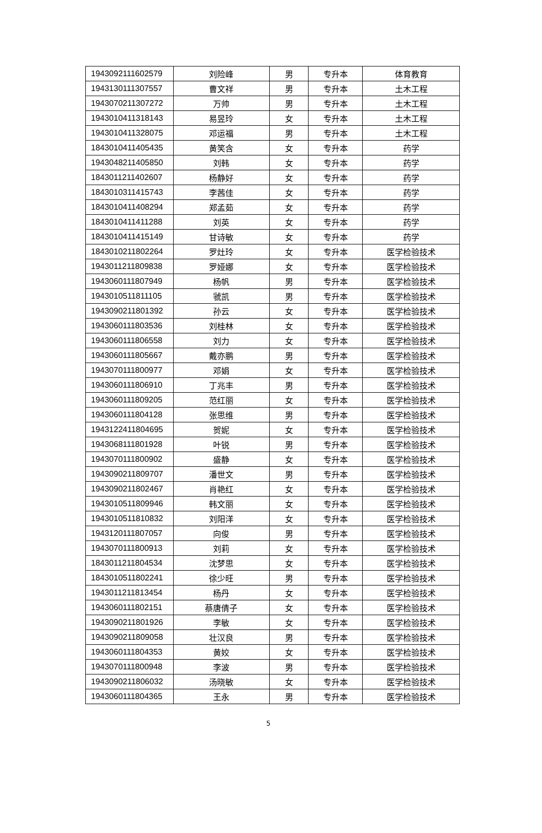| 1943092111602579 | 刘险峰 | 男 | 专升本 | 体育教育 |
| 1943130111307557 | 曹文祥 | 男 | 专升本 | 土木工程 |
| 1943070211307272 | 万帅 | 男 | 专升本 | 土木工程 |
| 1943010411318143 | 易昱玲 | 女 | 专升本 | 土木工程 |
| 1943010411328075 | 邓运福 | 男 | 专升本 | 土木工程 |
| 1843010411405435 | 黄笑含 | 女 | 专升本 | 药学 |
| 1943048211405850 | 刘韩 | 女 | 专升本 | 药学 |
| 1843011211402607 | 杨静好 | 女 | 专升本 | 药学 |
| 1843010311415743 | 李茜佳 | 女 | 专升本 | 药学 |
| 1843010411408294 | 郑孟茹 | 女 | 专升本 | 药学 |
| 1843010411411288 | 刘英 | 女 | 专升本 | 药学 |
| 1843010411415149 | 甘诗敏 | 女 | 专升本 | 药学 |
| 1843010211802264 | 罗灶玲 | 女 | 专升本 | 医学检验技术 |
| 1943011211809838 | 罗娅娜 | 女 | 专升本 | 医学检验技术 |
| 1943060111807949 | 杨帆 | 男 | 专升本 | 医学检验技术 |
| 1943010511811105 | 虢凯 | 男 | 专升本 | 医学检验技术 |
| 1943090211801392 | 孙云 | 女 | 专升本 | 医学检验技术 |
| 1943060111803536 | 刘桂林 | 女 | 专升本 | 医学检验技术 |
| 1943060111806558 | 刘力 | 女 | 专升本 | 医学检验技术 |
| 1943060111805667 | 戴亦鹏 | 男 | 专升本 | 医学检验技术 |
| 1943070111800977 | 邓娟 | 女 | 专升本 | 医学检验技术 |
| 1943060111806910 | 丁兆丰 | 男 | 专升本 | 医学检验技术 |
| 1943060111809205 | 范红丽 | 女 | 专升本 | 医学检验技术 |
| 1943060111804128 | 张思维 | 男 | 专升本 | 医学检验技术 |
| 1943122411804695 | 贺妮 | 女 | 专升本 | 医学检验技术 |
| 1943068111801928 | 叶锐 | 男 | 专升本 | 医学检验技术 |
| 1943070111800902 | 盛静 | 女 | 专升本 | 医学检验技术 |
| 1943090211809707 | 潘世文 | 男 | 专升本 | 医学检验技术 |
| 1943090211802467 | 肖艳红 | 女 | 专升本 | 医学检验技术 |
| 1943010511809946 | 韩文丽 | 女 | 专升本 | 医学检验技术 |
| 1943010511810832 | 刘阳洋 | 女 | 专升本 | 医学检验技术 |
| 1943120111807057 | 向俊 | 男 | 专升本 | 医学检验技术 |
| 1943070111800913 | 刘莉 | 女 | 专升本 | 医学检验技术 |
| 1843011211804534 | 沈梦思 | 女 | 专升本 | 医学检验技术 |
| 1843010511802241 | 徐少旺 | 男 | 专升本 | 医学检验技术 |
| 1943011211813454 | 杨丹 | 女 | 专升本 | 医学检验技术 |
| 1943060111802151 | 蔡唐倩子 | 女 | 专升本 | 医学检验技术 |
| 1943090211801926 | 李敏 | 女 | 专升本 | 医学检验技术 |
| 1943090211809058 | 壮汉良 | 男 | 专升本 | 医学检验技术 |
| 1943060111804353 | 黄姣 | 女 | 专升本 | 医学检验技术 |
| 1943070111800948 | 李波 | 男 | 专升本 | 医学检验技术 |
| 1943090211806032 | 汤晓敏 | 女 | 专升本 | 医学检验技术 |
| 1943060111804365 | 王永 | 男 | 专升本 | 医学检验技术 |
5